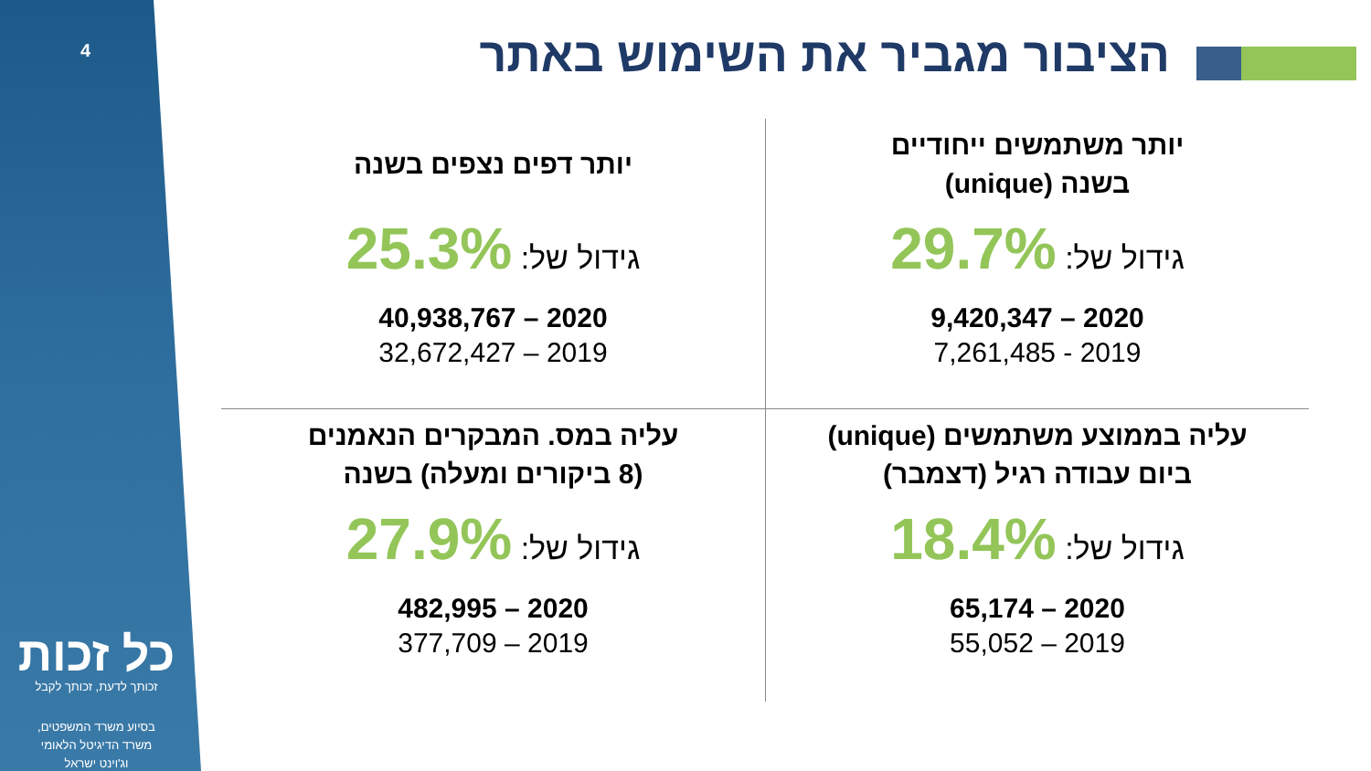4
כל זכות
זכותך לדעת, זכותך לקבל
בסיוע משרד המשפטים,
משרד הדיגיטל הלאומי
וג'וינט ישראל
הציבור מגביר את השימוש באתר
יותר משתמשים ייחודיים
בשנה (unique)
גידול של: 29.7%
2020 – 9,420,347
2019 - 7,261,485
יותר דפים נצפים בשנה
גידול של: 25.3%
2020 – 40,938,767
2019 – 32,672,427
עליה בממוצע משתמשים (unique)
ביום עבודה רגיל (דצמבר)
גידול של: 18.4%
2020 – 65,174
2019 – 55,052
עליה במס. המבקרים הנאמנים
(8 ביקורים ומעלה) בשנה
גידול של: 27.9%
2020 – 482,995
2019 – 377,709